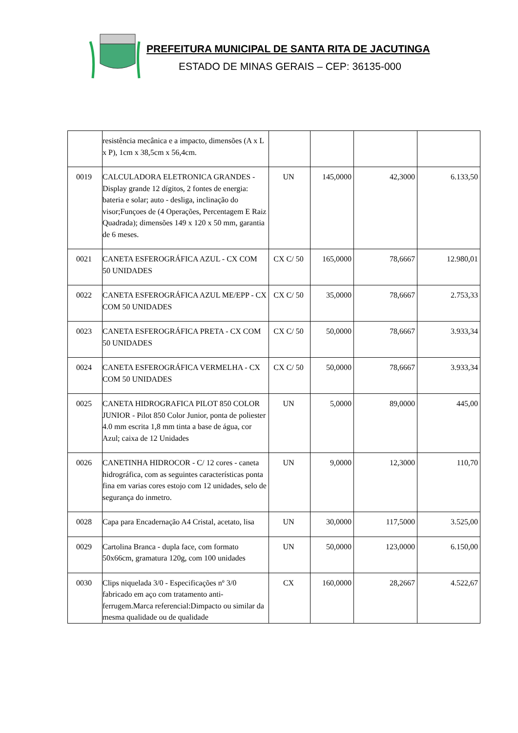PREFEITURA MUNICIPAL DE SANTA RITA DE JACUTINGA
ESTADO DE MINAS GERAIS – CEP: 36135-000
| | resistência mecânica e a impacto, dimensões (A x L x P), 1cm x 38,5cm x 56,4cm. | | | | |
| 0019 | CALCULADORA ELETRONICA GRANDES - Display grande 12 dígitos, 2 fontes de energia: bateria e solar; auto - desliga, inclinação do visor;Funçoes de (4 Operações, Percentagem E Raiz Quadrada); dimensões 149 x 120 x 50 mm, garantia de 6 meses. | UN | 145,0000 | 42,3000 | 6.133,50 |
| 0021 | CANETA ESFEROGRÁFICA AZUL - CX COM 50 UNIDADES | CX C/ 50 | 165,0000 | 78,6667 | 12.980,01 |
| 0022 | CANETA ESFEROGRÁFICA AZUL ME/EPP - CX COM 50 UNIDADES | CX C/ 50 | 35,0000 | 78,6667 | 2.753,33 |
| 0023 | CANETA ESFEROGRÁFICA PRETA - CX COM 50 UNIDADES | CX C/ 50 | 50,0000 | 78,6667 | 3.933,34 |
| 0024 | CANETA ESFEROGRÁFICA VERMELHA - CX COM 50 UNIDADES | CX C/ 50 | 50,0000 | 78,6667 | 3.933,34 |
| 0025 | CANETA HIDROGRAFICA PILOT 850 COLOR JUNIOR - Pilot 850 Color Junior, ponta de poliester 4.0 mm escrita 1,8 mm tinta a base de água, cor Azul; caixa de 12 Unidades | UN | 5,0000 | 89,0000 | 445,00 |
| 0026 | CANETINHA HIDROCOR - C/ 12 cores - caneta hidrográfica, com as seguintes características ponta fina em varias cores estojo com 12 unidades, selo de segurança do inmetro. | UN | 9,0000 | 12,3000 | 110,70 |
| 0028 | Capa para Encadernação A4 Cristal, acetato, lisa | UN | 30,0000 | 117,5000 | 3.525,00 |
| 0029 | Cartolina Branca - dupla face, com formato 50x66cm, gramatura 120g, com 100 unidades | UN | 50,0000 | 123,0000 | 6.150,00 |
| 0030 | Clips niquelada 3/0 - Especificações nº 3/0 fabricado em aço com tratamento anti-ferrugem.Marca referencial:Dimpacto ou similar da mesma qualidade ou de qualidade | CX | 160,0000 | 28,2667 | 4.522,67 |